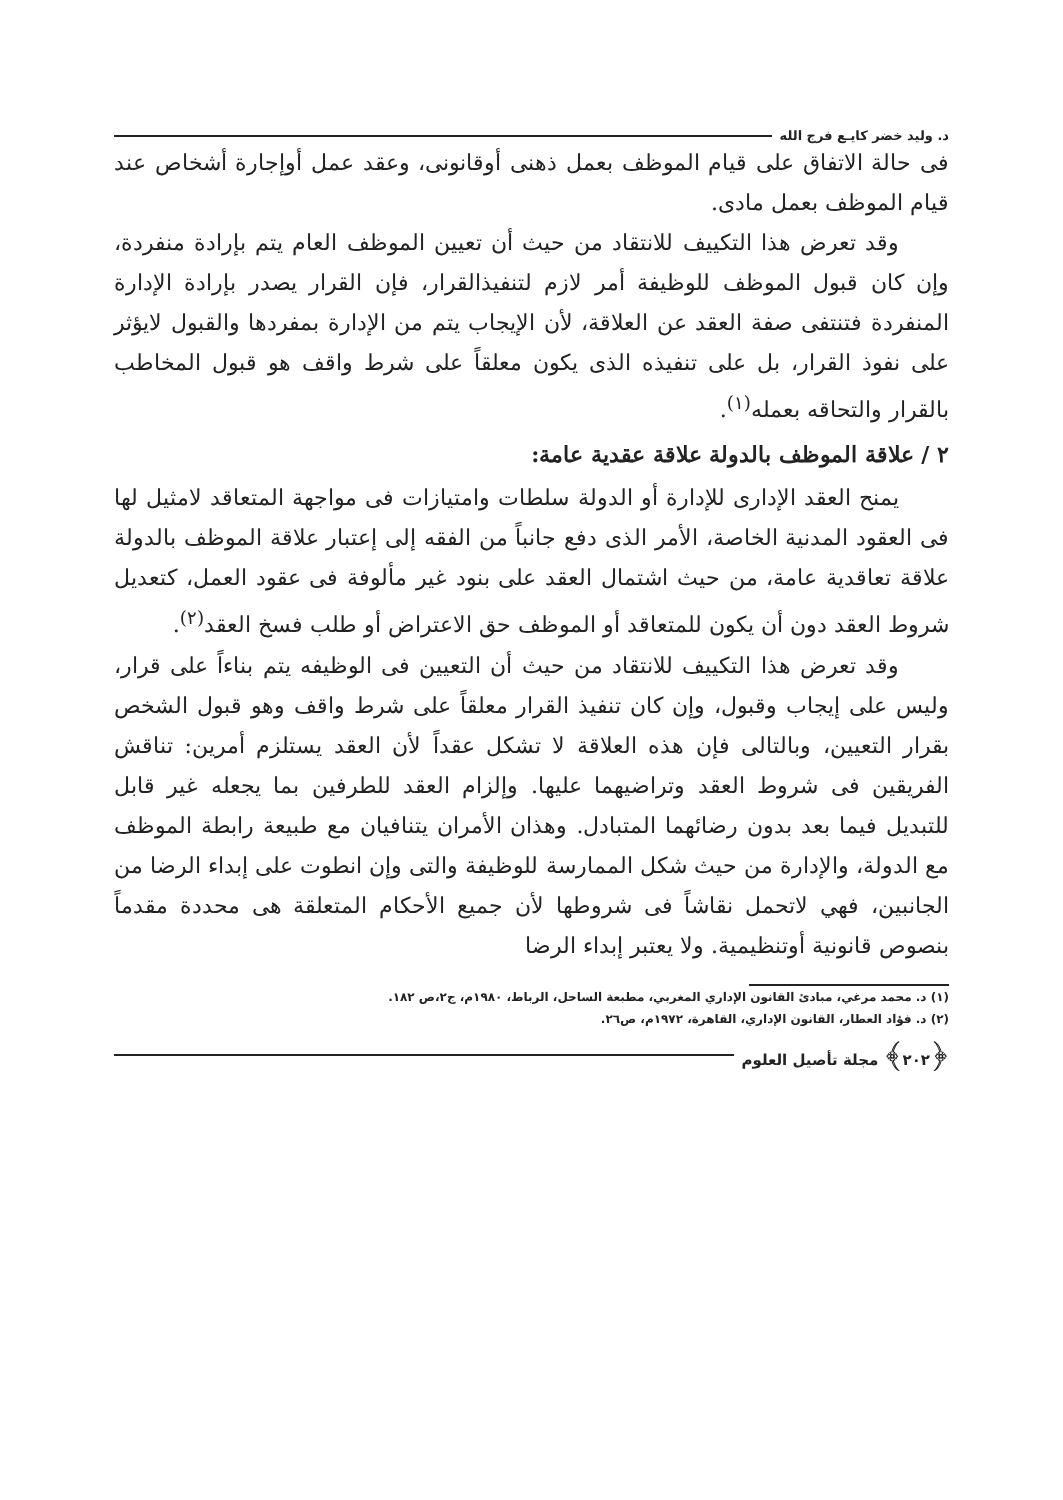د. وليد خضر كايـﻊ فرج الله
فى حالة الاتفاق على قيام الموظف بعمل ذهنى أوقانونى، وعقد عمل أوإجارة أشخاص عند قيام الموظف بعمل مادى.
وقد تعرض هذا التكييف للانتقاد من حيث أن تعيين الموظف العام يتم بإرادة منفردة، وإن كان قبول الموظف للوظيفة أمر لازم لتنفيذالقرار، فإن القرار يصدر بإرادة الإدارة المنفردة فتنتفى صفة العقد عن العلاقة، لأن الإيجاب يتم من الإدارة بمفردها والقبول لايؤثر على نفوذ القرار، بل على تنفيذه الذى يكون معلقاً على شرط واقف هو قبول المخاطب بالقرار والتحاقه بعمله<sup>(١)</sup>.
٢ / علاقة الموظف بالدولة علاقة عقدية عامة:
يمنح العقد الإدارى للإدارة أو الدولة سلطات وامتيازات فى مواجهة المتعاقد لامثيل لها فى العقود المدنية الخاصة، الأمر الذى دفع جانباً من الفقه إلى إعتبار علاقة الموظف بالدولة علاقة تعاقدية عامة، من حيث اشتمال العقد على بنود غير مألوفة فى عقود العمل، كتعديل شروط العقد دون أن يكون للمتعاقد أو الموظف حق الاعتراض أو طلب فسخ العقد<sup>(٢)</sup>.
وقد تعرض هذا التكييف للانتقاد من حيث أن التعيين فى الوظيفه يتم بناءاً على قرار، وليس على إيجاب وقبول، وإن كان تنفيذ القرار معلقاً على شرط واقف وهو قبول الشخص بقرار التعيين، وبالتالى فإن هذه العلاقة لا تشكل عقداً لأن العقد يستلزم أمرين: تناقش الفريقين فى شروط العقد وتراضيهما عليها. وإلزام العقد للطرفين بما يجعله غير قابل للتبديل فيما بعد بدون رضائهما المتبادل. وهذان الأمران يتنافيان مع طبيعة رابطة الموظف مع الدولة، والإدارة من حيث شكل الممارسة للوظيفة والتى وإن انطوت على إبداء الرضا من الجانبين، فهي لاتحمل نقاشاً فى شروطها لأن جميع الأحكام المتعلقة هى محددة مقدماً بنصوص قانونية أوتنظيمية. ولا يعتبر إبداء الرضا
(١) د. محمد مرغي، مبادئ القانون الإداري المغربي، مطبعة الساحل، الرباط، ١٩٨٠م، ج٢،ص ١٨٢.
(٢) د. فؤاد العطار، القانون الإداري، القاهرة، ١٩٧٢م، ص٢٦.
﴿٢٠٢﴾ مجلة تأصيل العلوم